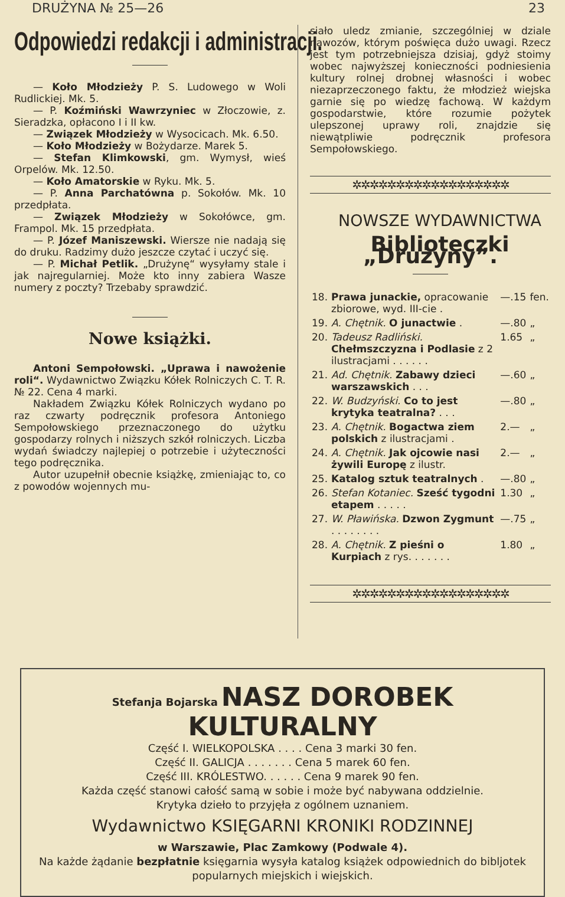DRUŻYNA № 25—26 23
Odpowiedzi redakcji i administracji.
— Koło Młodzieży P. S. Ludowego w Woli Rudlickiej. Mk. 5.
— P. Koźmiński Wawrzyniec w Złoczowie, z. Sieradzka, opłacono I i II kw.
— Związek Młodzieży w Wysocicach. Mk. 6.50.
— Koło Młodzieży w Bożydarze. Marek 5.
— Stefan Klimkowski, gm. Wymysł, wieś Orpelów. Mk. 12.50.
— Koło Amatorskie w Ryku. Mk. 5.
— P. Anna Parchatówna p. Sokołów. Mk. 10 przedpłata.
— Związek Młodzieży w Sokołówce, gm. Frampol. Mk. 15 przedpłata.
— P. Józef Maniszewski. Wiersze nie nadają się do druku. Radzimy dużo jeszcze czytać i uczyć się.
— P. Michał Petlik. „Drużynę“ wysyłamy stale i jak najregularniej. Może kto inny zabiera Wasze numery z poczty? Trzebaby sprawdzić.
Nowe książki.
Antoni Sempołowski. „Uprawa i nawożenie roli“. Wydawnictwo Związku Kółek Rolniczych C. T. R. № 22. Cena 4 marki.
Nakładem Związku Kółek Rolniczych wydano po raz czwarty podręcznik profesora Antoniego Sempołowskiego przeznaczonego do użytku gospodarzy rolnych i niższych szkół rolniczych. Liczba wydań świadczy najlepiej o potrzebie i użyteczności tego podręcznika.
Autor uzupełnił obecnie książkę, zmieniając to, co z powodów wojennych mu-
siało uledz zmianie, szczególniej w dziale nawozów, którym poświęca dużo uwagi. Rzecz jest tym potrzebniejsza dzisiaj, gdyż stoimy wobec najwyższej konieczności podniesienia kultury rolnej drobnej własności i wobec niezaprzeczonego faktu, że młodzież wiejska garnie się po wiedzę fachową. W każdym gospodarstwie, które rozumie pożytek ulepszonej uprawy roli, znajdzie się niewątpliwie podręcznik profesora Sempołowskiego.
✲✲✲✲✲✲✲✲✲✲✲✲✲✲✲✲✲✲
NOWSZE WYDAWNICTWA
Biblioteczki „Drużyny”.
| 18. | Prawa junackie, opracowanie zbiorowe, wyd. III-cie . | —.15 | fen. |
| 19. | A. Chętnik. O junactwie . | —.80 | „ |
| 20. | Tadeusz Radliński. Chełmszczyzna i Podlasie z 2 ilustracjami . . . . . . | 1.65 | „ |
| 21. | Ad. Chętnik. Zabawy dzieci warszawskich . . . | —.60 | „ |
| 22. | W. Budzyński. Co to jest krytyka teatralna? . . . | —.80 | „ |
| 23. | A. Chętnik. Bogactwa ziem polskich z ilustracjami . | 2.— | „ |
| 24. | A. Chętnik. Jak ojcowie nasi żywili Europę z ilustr. | 2.— | „ |
| 25. | Katalog sztuk teatralnych . | —.80 | „ |
| 26. | Stefan Kotaniec. Sześć tygodni etapem . . . . . | 1.30 | „ |
| 27. | W. Pławińska. Dzwon Zygmunt . . . . . . . . | —.75 | „ |
| 28. | A. Chętnik. Z pieśni o Kurpiach z rys. . . . . . . | 1.80 | „ |
✲✲✲✲✲✲✲✲✲✲✲✲✲✲✲✲✲✲
Stefanja Bojarska NASZ DOROBEK KULTURALNY
Część I. WIELKOPOLSKA . . . . Cena 3 marki 30 fen.
Część II. GALICJA . . . . . . . Cena 5 marek 60 fen.
Część III. KRÓLESTWO. . . . . . Cena 9 marek 90 fen.
Każda część stanowi całość samą w sobie i może być nabywana oddzielnie.
Krytyka dzieło to przyjęła z ogólnem uznaniem.
Wydawnictwo KSIĘGARNI KRONIKI RODZINNEJ
w Warszawie, Plac Zamkowy (Podwale 4).
Na każde żądanie bezpłatnie księgarnia wysyła katalog książek odpowiednich do bibljotek popularnych miejskich i wiejskich.